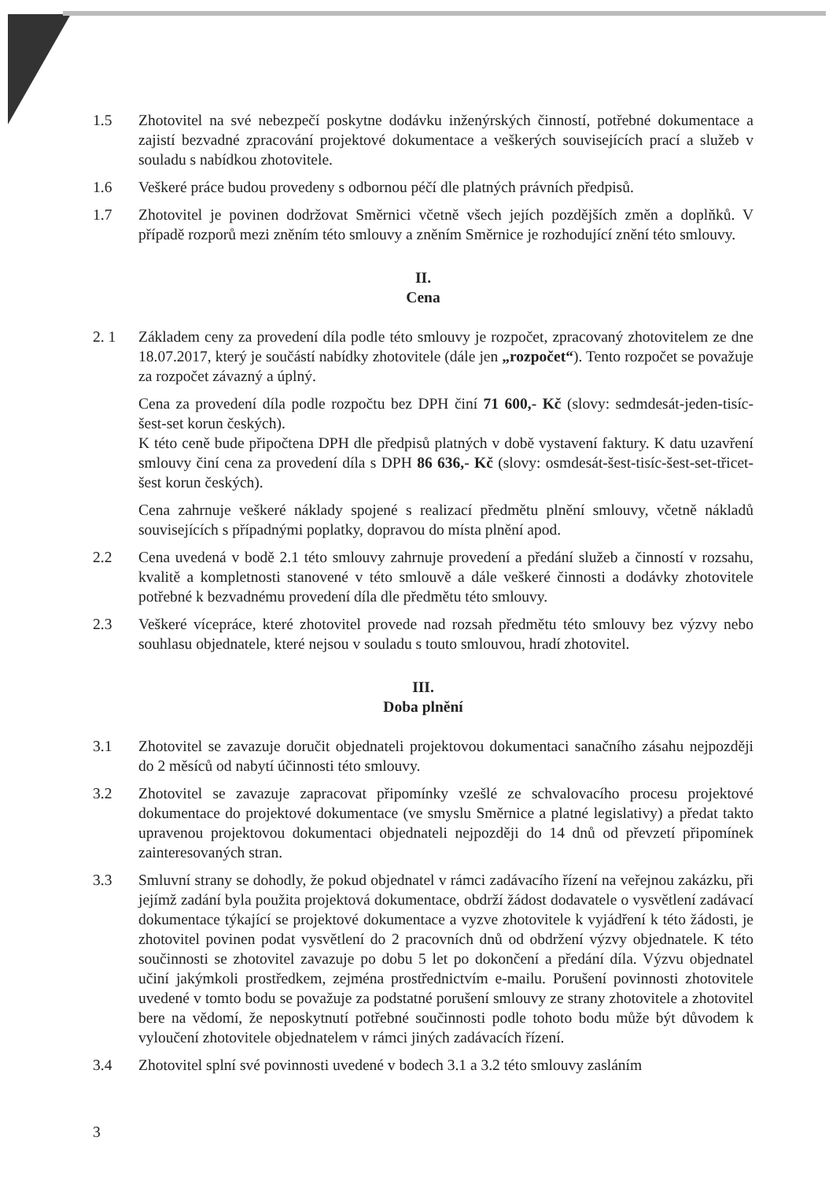1.5 Zhotovitel na své nebezpečí poskytne dodávku inženýrských činností, potřebné dokumentace a zajistí bezvadné zpracování projektové dokumentace a veškerých souvisejících prací a služeb v souladu s nabídkou zhotovitele.
1.6 Veškeré práce budou provedeny s odbornou péčí dle platných právních předpisů.
1.7 Zhotovitel je povinen dodržovat Směrnici včetně všech jejích pozdějších změn a doplňků. V případě rozporů mezi zněním této smlouvy a zněním Směrnice je rozhodující znění této smlouvy.
II.
Cena
2. 1 Základem ceny za provedení díla podle této smlouvy je rozpočet, zpracovaný zhotovitelem ze dne 18.07.2017, který je součástí nabídky zhotovitele (dále jen „rozpočet“). Tento rozpočet se považuje za rozpočet závazný a úplný.
Cena za provedení díla podle rozpočtu bez DPH činí 71 600,- Kč (slovy: sedmdesát-jeden-tisíc-šest-set korun českých).
K této ceně bude připočtena DPH dle předpisů platných v době vystavení faktury. K datu uzavření smlouvy činí cena za provedení díla s DPH 86 636,- Kč (slovy: osmdesát-šest-tisíc-šest-set-třicet-šest korun českých).
Cena zahrnuje veškeré náklady spojené s realizací předmětu plnění smlouvy, včetně nákladů souvisejících s případnými poplatky, dopravou do místa plnění apod.
2.2 Cena uvedená v bodě 2.1 této smlouvy zahrnuje provedení a předání služeb a činností v rozsahu, kvalitě a kompletnosti stanovené v této smlouvě a dále veškeré činnosti a dodávky zhotovitele potřebné k bezvadnému provedení díla dle předmětu této smlouvy.
2.3 Veškeré vícepráce, které zhotovitel provede nad rozsah předmětu této smlouvy bez výzvy nebo souhlasu objednatele, které nejsou v souladu s touto smlouvou, hradí zhotovitel.
III.
Doba plnění
3.1 Zhotovitel se zavazuje doručit objednateli projektovou dokumentaci sanačního zásahu nejpozději do 2 měsíců od nabytí účinnosti této smlouvy.
3.2 Zhotovitel se zavazuje zapracovat připomínky vzešlé ze schvalovacího procesu projektové dokumentace do projektové dokumentace (ve smyslu Směrnice a platné legislativy) a předat takto upravenou projektovou dokumentaci objednateli nejpozději do 14 dnů od převzetí připomínek zainteresovaných stran.
3.3 Smluvní strany se dohodly, že pokud objednatel v rámci zadávacího řízení na veřejnou zakázku, při jejímž zadání byla použita projektová dokumentace, obdrží žádost dodavatele o vysvětlení zadávací dokumentace týkající se projektové dokumentace a vyzve zhotovitele k vyjádření k této žádosti, je zhotovitel povinen podat vysvětlení do 2 pracovních dnů od obdržení výzvy objednatele. K této součinnosti se zhotovitel zavazuje po dobu 5 let po dokončení a předání díla. Výzvu objednatel učiní jakýmkoli prostředkem, zejména prostřednictvím e-mailu. Porušení povinnosti zhotovitele uvedené v tomto bodu se považuje za podstatné porušení smlouvy ze strany zhotovitele a zhotovitel bere na vědomí, že neposkytnutí potřebné součinnosti podle tohoto bodu může být důvodem k vyloučení zhotovitele objednatelem v rámci jiných zadávacích řízení.
3.4 Zhotovitel splní své povinnosti uvedené v bodech 3.1 a 3.2 této smlouvy zasláním
3